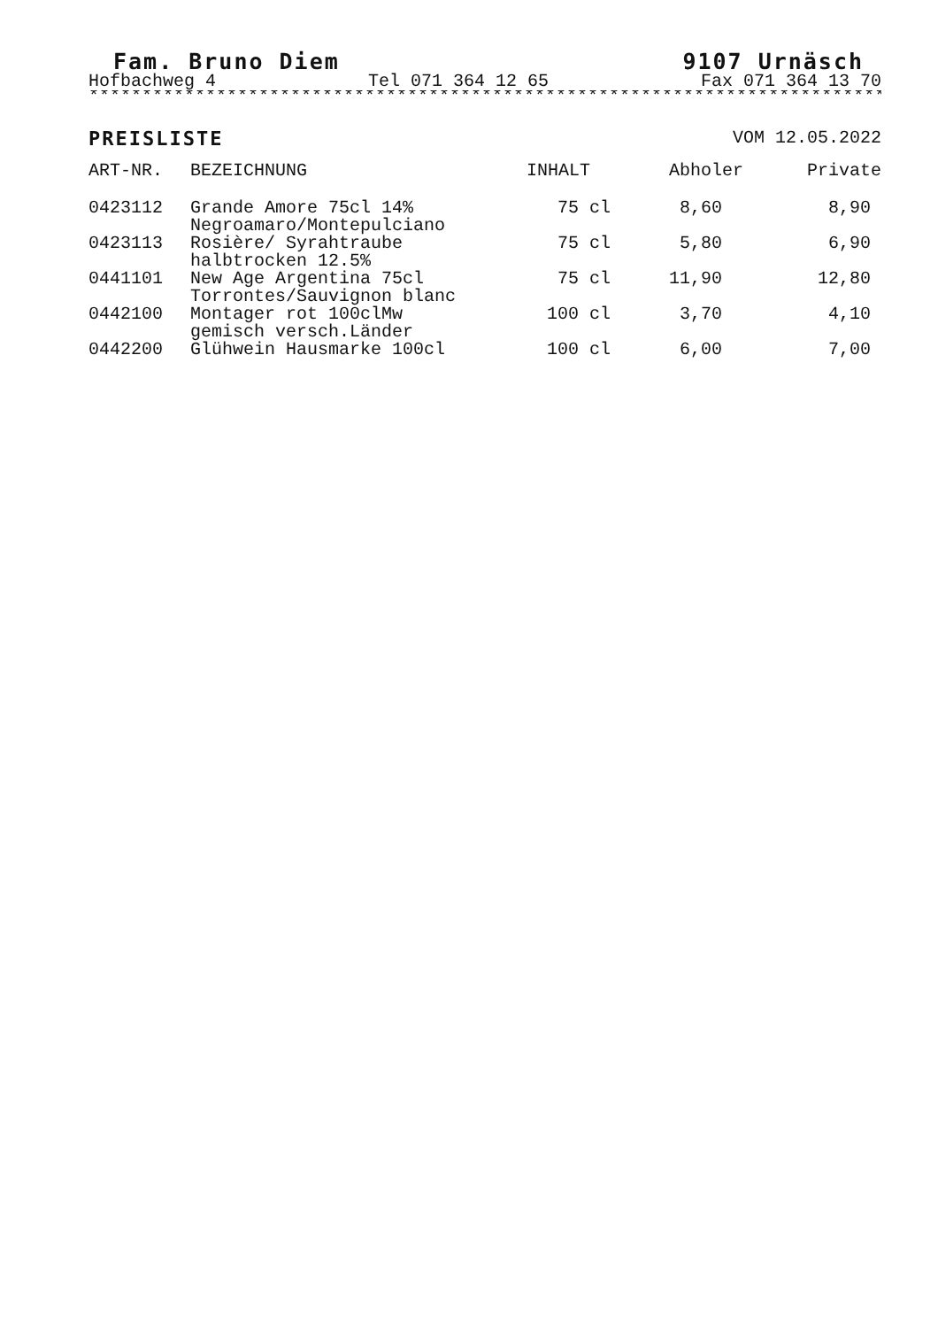Fam. Bruno Diem 9107 Urnäsch
Hofbachweg 4 Tel 071 364 12 65 Fax 071 364 13 70
***************************************************************************
PREISLISTE VOM 12.05.2022
| ART-NR. | BEZEICHNUNG | INHALT | Abholer | Private |
| --- | --- | --- | --- | --- |
| 0423112 | Grande Amore 75cl 14% Negroamaro/Montepulciano | 75 cl | 8,60 | 8,90 |
| 0423113 | Rosière/ Syrahtraube halbtrocken 12.5% | 75 cl | 5,80 | 6,90 |
| 0441101 | New Age Argentina 75cl Torrontes/Sauvignon blanc | 75 cl | 11,90 | 12,80 |
| 0442100 | Montager rot 100clMw gemisch versch.Länder | 100 cl | 3,70 | 4,10 |
| 0442200 | Glühwein Hausmarke 100cl | 100 cl | 6,00 | 7,00 |